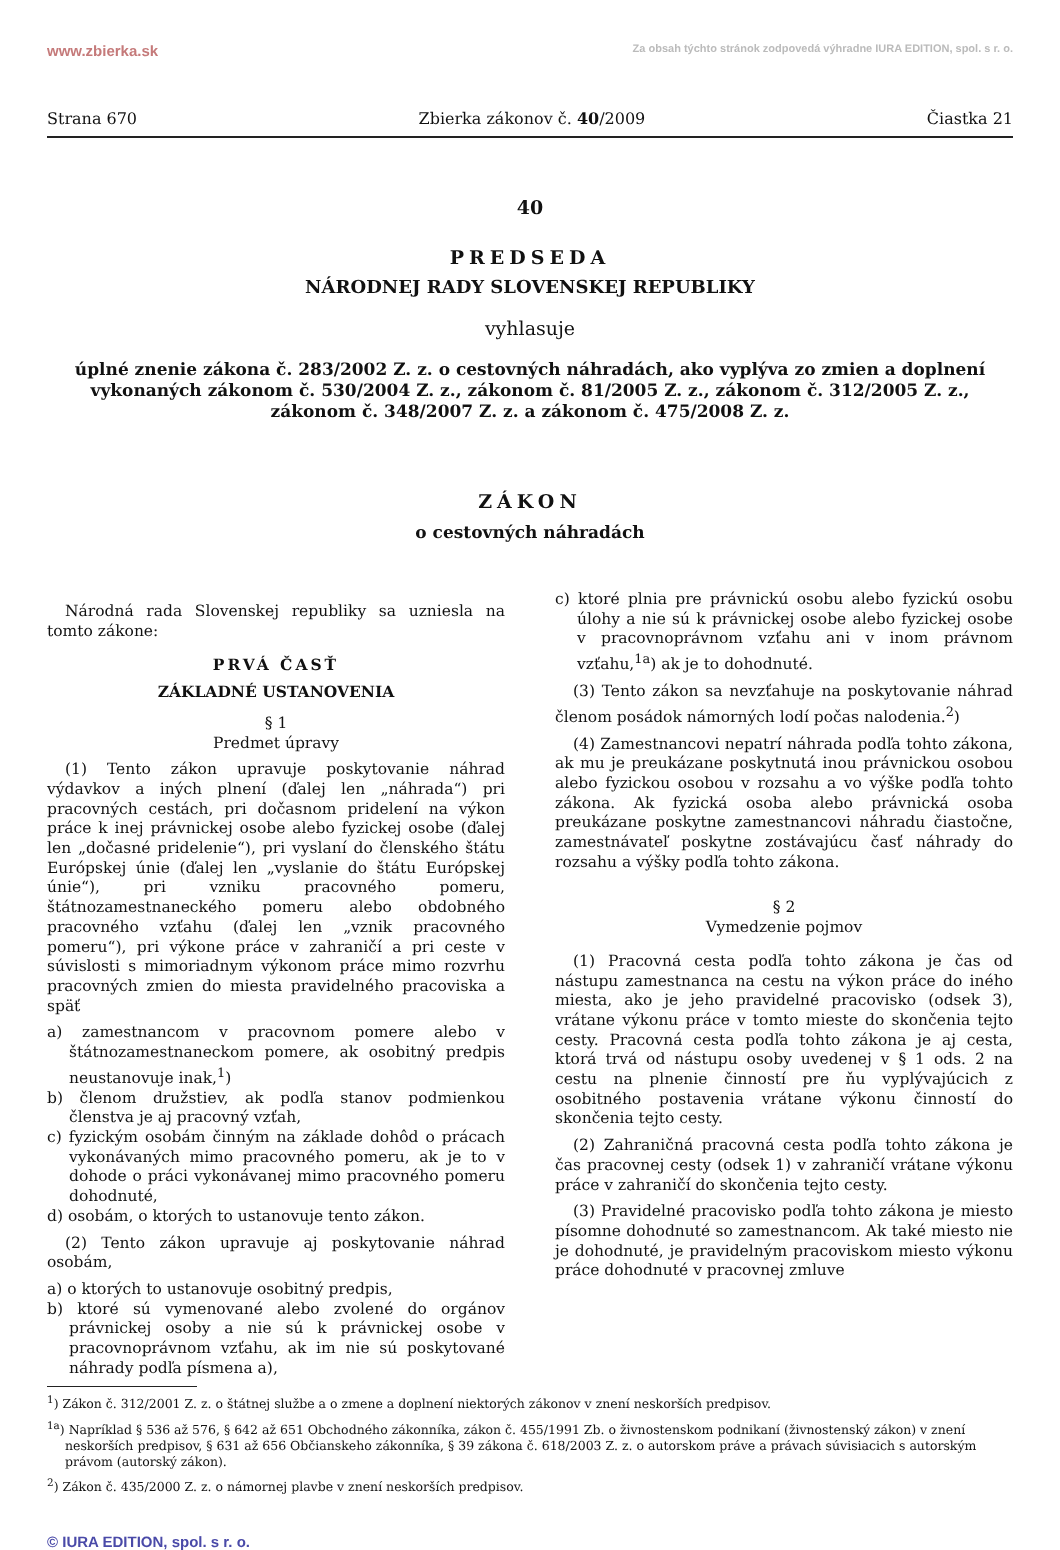www.zbierka.sk Za obsah týchto stránok zodpovedá výhradne IURA EDITION, spol. s r. o.
Strana 670 Zbierka zákonov č. 40/2009 Čiastka 21
40
PREDSEDA
NÁRODNEJ RADY SLOVENSKEJ REPUBLIKY
vyhlasuje
úplné znenie zákona č. 283/2002 Z. z. o cestovných náhradách, ako vyplýva zo zmien a doplnení vykonaných zákonom č. 530/2004 Z. z., zákonom č. 81/2005 Z. z., zákonom č. 312/2005 Z. z., zákonom č. 348/2007 Z. z. a zákonom č. 475/2008 Z. z.
ZÁKON
o cestovných náhradách
Národná rada Slovenskej republiky sa uzniesla na tomto zákone:
PRVÁ ČASŤ
ZÁKLADNÉ USTANOVENIA
§ 1
Predmet úpravy
(1) Tento zákon upravuje poskytovanie náhrad výdavkov a iných plnení (ďalej len „náhrada“) pri pracovných cestách, pri dočasnom pridelení na výkon práce k inej právnickej osobe alebo fyzickej osobe (ďalej len „dočasné pridelenie“), pri vyslaní do členského štátu Európskej únie (ďalej len „vyslanie do štátu Európskej únie“), pri vzniku pracovného pomeru, štátnozamestnaneckého pomeru alebo obdobného pracovného vzťahu (ďalej len „vznik pracovného pomeru“), pri výkone práce v zahraničí a pri ceste v súvislosti s mimoriadnym výkonom práce mimo rozvrhu pracovných zmien do miesta pravidelného pracoviska a späť
a) zamestnancom v pracovnom pomere alebo v štátnozamestnaneckom pomere, ak osobitný predpis neustanovuje inak,<sup>1</sup>)
b) členom družstiev, ak podľa stanov podmienkou členstva je aj pracovný vzťah,
c) fyzickým osobám činným na základe dohôd o prácach vykonávaných mimo pracovného pomeru, ak je to v dohode o práci vykonávanej mimo pracovného pomeru dohodnuté,
d) osobám, o ktorých to ustanovuje tento zákon.
(2) Tento zákon upravuje aj poskytovanie náhrad osobám,
a) o ktorých to ustanovuje osobitný predpis,
b) ktoré sú vymenované alebo zvolené do orgánov právnickej osoby a nie sú k právnickej osobe v pracovnoprávnom vzťahu, ak im nie sú poskytované náhrady podľa písmena a),
c) ktoré plnia pre právnickú osobu alebo fyzickú osobu úlohy a nie sú k právnickej osobe alebo fyzickej osobe v pracovnoprávnom vzťahu ani v inom právnom vzťahu,<sup>1a</sup>) ak je to dohodnuté.
(3) Tento zákon sa nevzťahuje na poskytovanie náhrad členom posádok námorných lodí počas nalodenia.<sup>2</sup>)
(4) Zamestnancovi nepatrí náhrada podľa tohto zákona, ak mu je preukázane poskytnutá inou právnickou osobou alebo fyzickou osobou v rozsahu a vo výške podľa tohto zákona. Ak fyzická osoba alebo právnická osoba preukázane poskytne zamestnancovi náhradu čiastočne, zamestnávateľ poskytne zostávajúcu časť náhrady do rozsahu a výšky podľa tohto zákona.
§ 2
Vymedzenie pojmov
(1) Pracovná cesta podľa tohto zákona je čas od nástupu zamestnanca na cestu na výkon práce do iného miesta, ako je jeho pravidelné pracovisko (odsek 3), vrátane výkonu práce v tomto mieste do skončenia tejto cesty. Pracovná cesta podľa tohto zákona je aj cesta, ktorá trvá od nástupu osoby uvedenej v § 1 ods. 2 na cestu na plnenie činností pre ňu vyplývajúcich z osobitného postavenia vrátane výkonu činností do skončenia tejto cesty.
(2) Zahraničná pracovná cesta podľa tohto zákona je čas pracovnej cesty (odsek 1) v zahraničí vrátane výkonu práce v zahraničí do skončenia tejto cesty.
(3) Pravidelné pracovisko podľa tohto zákona je miesto písomne dohodnuté so zamestnancom. Ak také miesto nie je dohodnuté, je pravidelným pracoviskom miesto výkonu práce dohodnuté v pracovnej zmluve
<sup>1</sup>) Zákon č. 312/2001 Z. z. o štátnej službe a o zmene a doplnení niektorých zákonov v znení neskorších predpisov.
<sup>1a</sup>) Napríklad § 536 až 576, § 642 až 651 Obchodného zákonníka, zákon č. 455/1991 Zb. o živnostenskom podnikaní (živnostenský zákon) v znení neskorších predpisov, § 631 až 656 Občianskeho zákonníka, § 39 zákona č. 618/2003 Z. z. o autorskom práve a právach súvisiacich s autorským právom (autorský zákon).
<sup>2</sup>) Zákon č. 435/2000 Z. z. o námornej plavbe v znení neskorších predpisov.
© IURA EDITION, spol. s r. o.